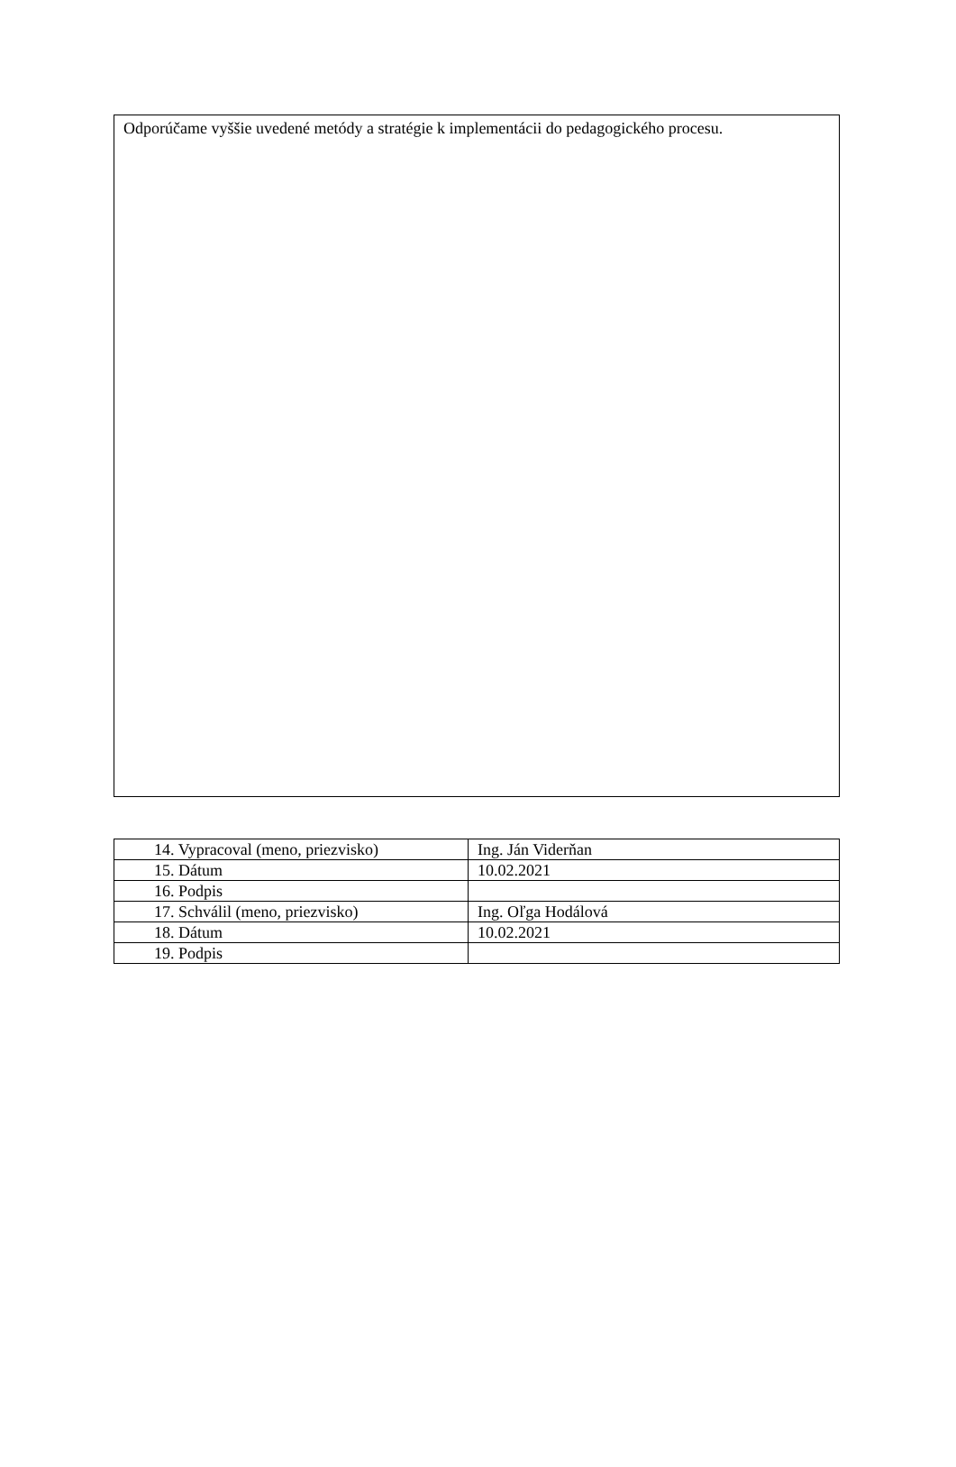Odporúčame vyššie uvedené metódy a stratégie k implementácii do pedagogického procesu.
| 14. Vypracoval (meno, priezvisko) | Ing. Ján Viderňan |
| 15. Dátum | 10.02.2021 |
| 16. Podpis | |
| 17. Schválil (meno, priezvisko) | Ing. Oľga Hodálová |
| 18. Dátum | 10.02.2021 |
| 19. Podpis | |